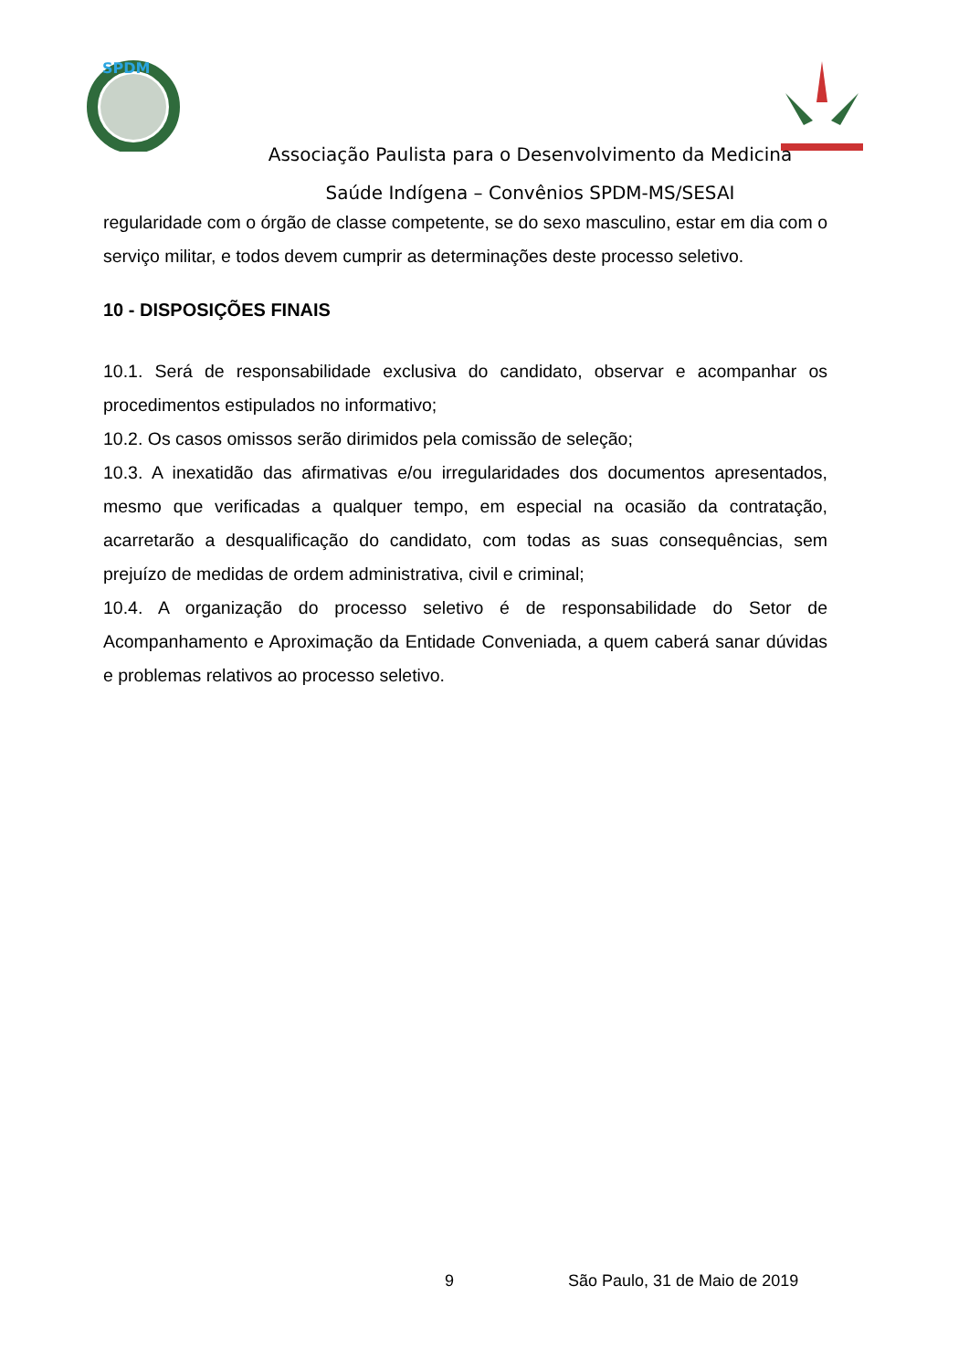SPDM
Associação Paulista para o Desenvolvimento da Medicina
Saúde Indígena – Convênios SPDM-MS/SESAI
regularidade com o órgão de classe competente, se do sexo masculino, estar em dia com o serviço militar, e todos devem cumprir as determinações deste processo seletivo.
10 - DISPOSIÇÕES FINAIS
10.1. Será de responsabilidade exclusiva do candidato, observar e acompanhar os procedimentos estipulados no informativo;
10.2. Os casos omissos serão dirimidos pela comissão de seleção;
10.3. A inexatidão das afirmativas e/ou irregularidades dos documentos apresentados, mesmo que verificadas a qualquer tempo, em especial na ocasião da contratação, acarretarão a desqualificação do candidato, com todas as suas consequências, sem prejuízo de medidas de ordem administrativa, civil e criminal;
10.4. A organização do processo seletivo é de responsabilidade do Setor de Acompanhamento e Aproximação da Entidade Conveniada, a quem caberá sanar dúvidas e problemas relativos ao processo seletivo.
9 São Paulo, 31 de Maio de 2019